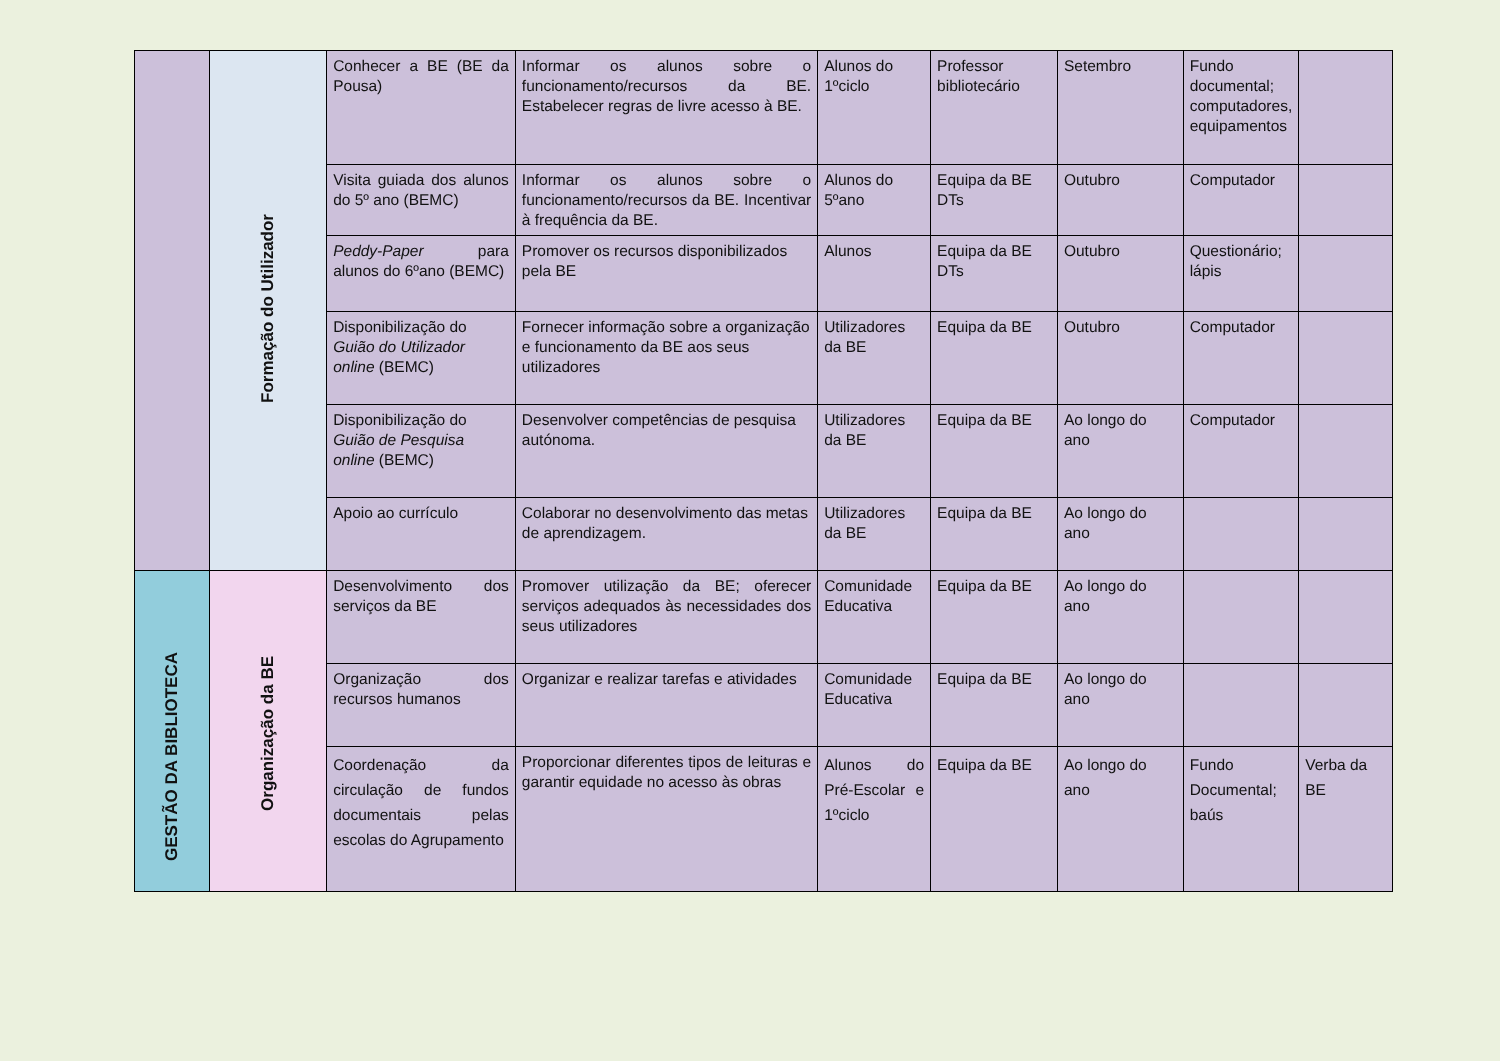| | Formação do Utilizador | Conhecer a BE (BE da Pousa) | Informar os alunos sobre o funcionamento/recursos da BE. Estabelecer regras de livre acesso à BE. | Alunos do 1ºciclo | Professor bibliotecário | Setembro | Fundo documental; computadores, equipamentos | |
| | | Visita guiada dos alunos do 5º ano (BEMC) | Informar os alunos sobre o funcionamento/recursos da BE. Incentivar à frequência da BE. | Alunos do 5ºano | Equipa da BE DTs | Outubro | Computador | |
| | | Peddy-Paper para alunos do 6ºano (BEMC) | Promover os recursos disponibilizados pela BE | Alunos | Equipa da BE DTs | Outubro | Questionário; lápis | |
| | | Disponibilização do Guião do Utilizador online (BEMC) | Fornecer informação sobre a organização e funcionamento da BE aos seus utilizadores | Utilizadores da BE | Equipa da BE | Outubro | Computador | |
| | | Disponibilização do Guião de Pesquisa online (BEMC) | Desenvolver competências de pesquisa autónoma. | Utilizadores da BE | Equipa da BE | Ao longo do ano | Computador | |
| | | Apoio ao currículo | Colaborar no desenvolvimento das metas de aprendizagem. | Utilizadores da BE | Equipa da BE | Ao longo do ano | | |
| GESTÃO DA BIBLIOTECA | Organização da BE | Desenvolvimento dos serviços da BE | Promover utilização da BE; oferecer serviços adequados às necessidades dos seus utilizadores | Comunidade Educativa | Equipa da BE | Ao longo do ano | | |
| | | Organização dos recursos humanos | Organizar e realizar tarefas e atividades | Comunidade Educativa | Equipa da BE | Ao longo do ano | | |
| | | Coordenação da circulação de fundos documentais pelas escolas do Agrupamento | Proporcionar diferentes tipos de leituras e garantir equidade no acesso às obras | Alunos do Pré-Escolar e 1ºciclo | Equipa da BE | Ao longo do ano | Fundo Documental; baús | Verba da BE |